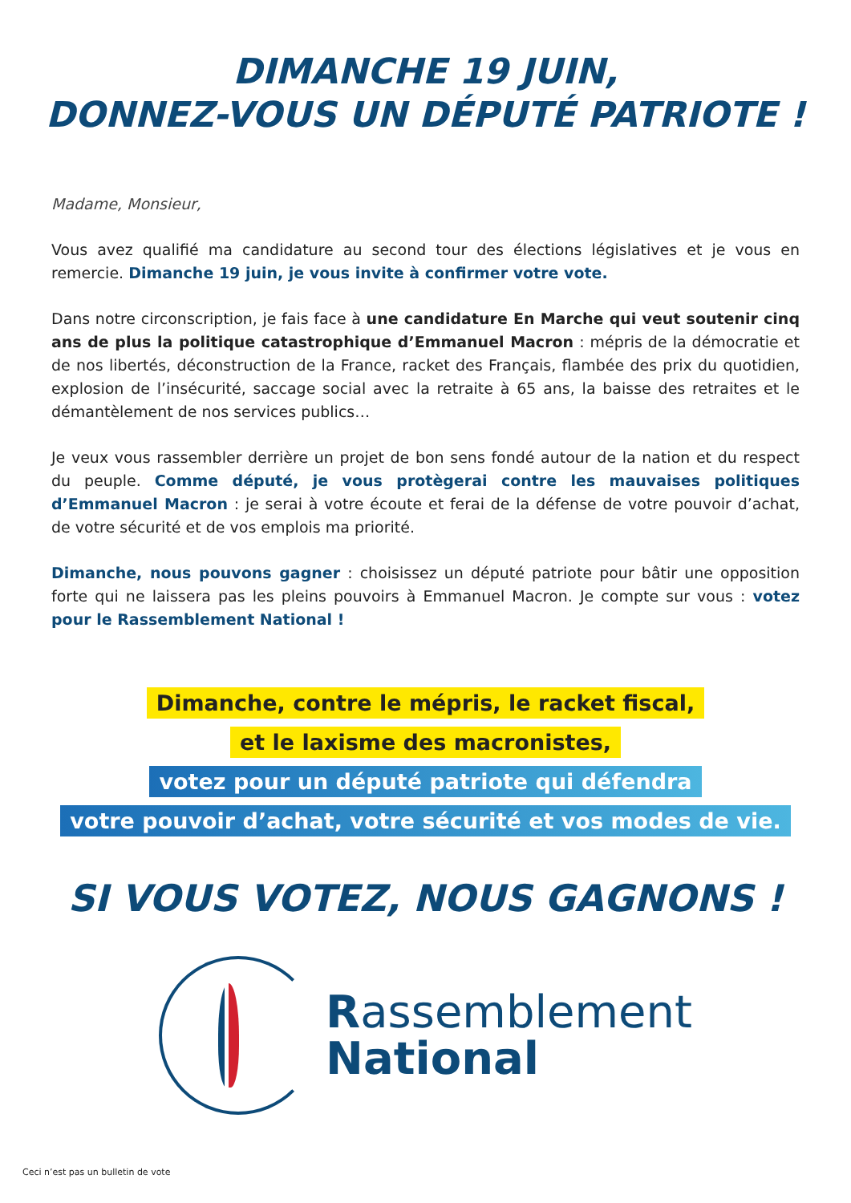DIMANCHE 19 JUIN,
DONNEZ-VOUS UN DÉPUTÉ PATRIOTE !
Madame, Monsieur,
Vous avez qualifié ma candidature au second tour des élections législatives et je vous en remercie. Dimanche 19 juin, je vous invite à confirmer votre vote.
Dans notre circonscription, je fais face à une candidature En Marche qui veut soutenir cinq ans de plus la politique catastrophique d’Emmanuel Macron : mépris de la démocratie et de nos libertés, déconstruction de la France, racket des Français, flambée des prix du quotidien, explosion de l’insécurité, saccage social avec la retraite à 65 ans, la baisse des retraites et le démantèlement de nos services publics…
Je veux vous rassembler derrière un projet de bon sens fondé autour de la nation et du respect du peuple. Comme député, je vous protègerai contre les mauvaises politiques d’Emmanuel Macron : je serai à votre écoute et ferai de la défense de votre pouvoir d’achat, de votre sécurité et de vos emplois ma priorité.
Dimanche, nous pouvons gagner : choisissez un député patriote pour bâtir une opposition forte qui ne laissera pas les pleins pouvoirs à Emmanuel Macron. Je compte sur vous : votez pour le Rassemblement National !
Dimanche, contre le mépris, le racket fiscal,
et le laxisme des macronistes,
votez pour un député patriote qui défendra
votre pouvoir d’achat, votre sécurité et vos modes de vie.
SI VOUS VOTEZ, NOUS GAGNONS !
Rassemblement
National
Ceci n’est pas un bulletin de vote